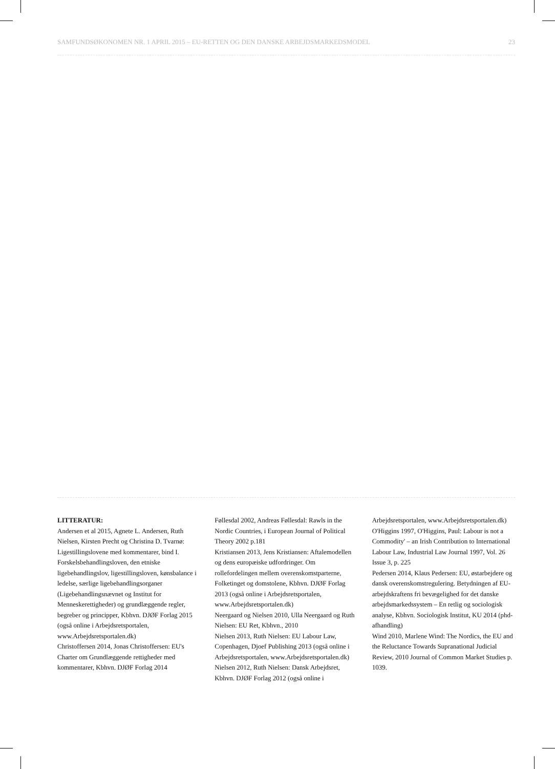SAMFUNDSØKONOMEN NR. 1 APRIL 2015 – EU-RETTEN OG DEN DANSKE ARBEJDSMARKEDSMODEL 23
LITTERATUR:
Andersen et al 2015, Agnete L. Andersen, Ruth Nielsen, Kirsten Precht og Christina D. Tvarnø: Ligestillingslovene med kommentarer, bind I. Forskelsbehandlingsloven, den etniske ligebehandlingslov, ligestillingsloven, kønsbalance i ledelse, særlige ligebehandlingsorganer (Ligebehandlingsnævnet og Institut for Menneskerettigheder) og grundlæggende regler, begreber og principper, Kbhvn. DJØF Forlag 2015 (også online i Arbejdsretsportalen, www.Arbejdsretsportalen.dk)
Christoffersen 2014, Jonas Christoffersen: EU's Charter om Grundlæggende rettigheder med kommentarer, Kbhvn. DJØF Forlag 2014
Føllesdal 2002, Andreas Føllesdal: Rawls in the Nordic Countries, i European Journal of Political Theory 2002 p.181
Kristiansen 2013, Jens Kristiansen: Aftalemodellen og dens europæiske udfordringer. Om rollefordelingen mellem overenskomstparterne, Folketinget og domstolene, Kbhvn. DJØF Forlag 2013 (også online i Arbejdsretsportalen, www.Arbejdsretsportalen.dk)
Neergaard og Nielsen 2010, Ulla Neergaard og Ruth Nielsen: EU Ret, Kbhvn., 2010
Nielsen 2013, Ruth Nielsen: EU Labour Law, Copenhagen, Djoef Publishing 2013 (også online i Arbejdsretsportalen, www.Arbejdsretsportalen.dk)
Nielsen 2012, Ruth Nielsen: Dansk Arbejdsret, Kbhvn. DJØF Forlag 2012 (også online i Arbejdsretsportalen, www.Arbejdsretsportalen.dk)
O'Higgins 1997, O'Higgins, Paul: Labour is not a Commodity' – an Irish Contribution to International Labour Law, Industrial Law Journal 1997, Vol. 26 Issue 3, p. 225
Pedersen 2014, Klaus Pedersen: EU, østarbejdere og dansk overenskomstregulering. Betydningen af EU-arbejdskraftens fri bevægelighed for det danske arbejdsmarkedssystem – En retlig og sociologisk analyse, Kbhvn. Sociologisk Institut, KU 2014 (phd-afhandling)
Wind 2010, Marlene Wind: The Nordics, the EU and the Reluctance Towards Supranational Judicial Review, 2010 Journal of Common Market Studies p. 1039.